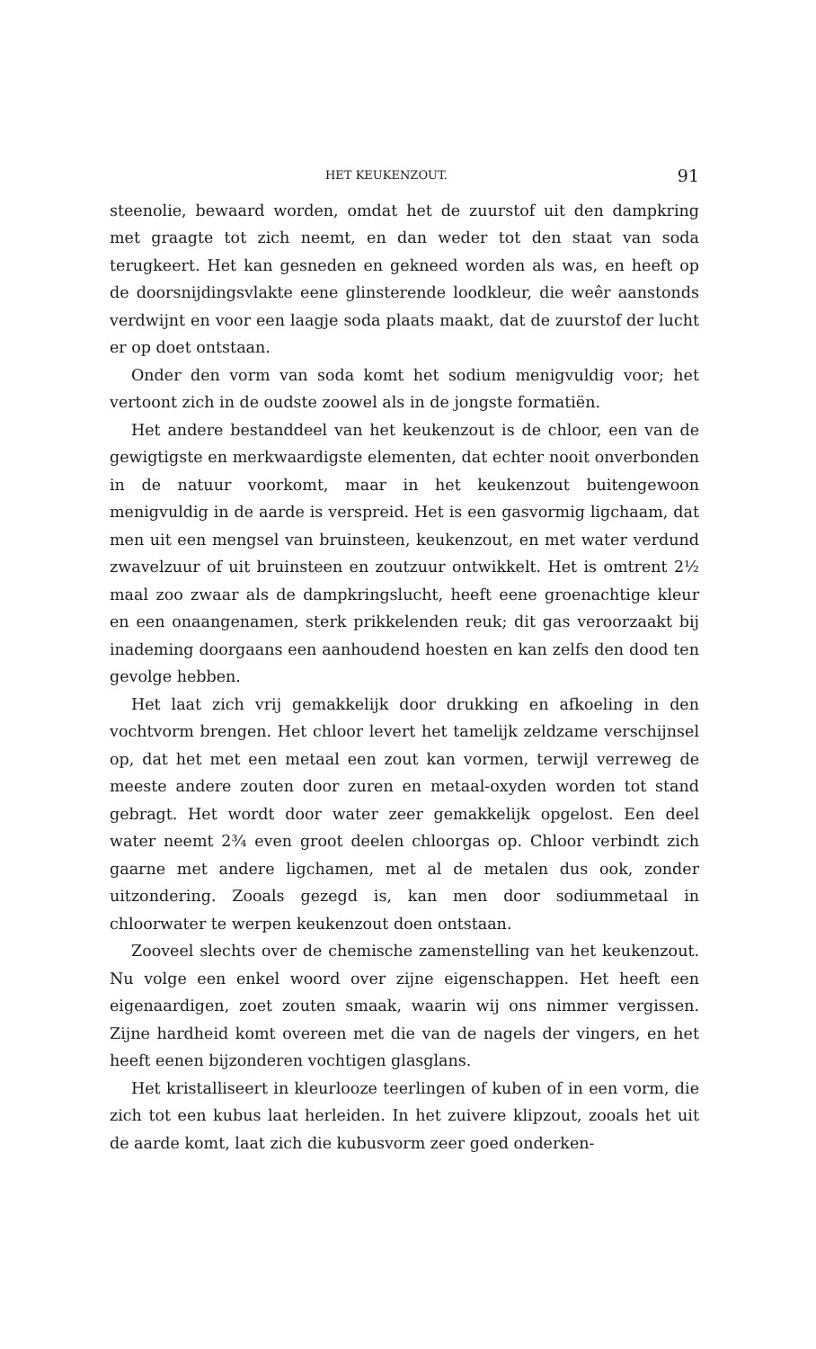HET KEUKENZOUT. 91
steenolie, bewaard worden, omdat het de zuurstof uit den dampkring met graagte tot zich neemt, en dan weder tot den staat van soda terugkeert. Het kan gesneden en gekneed worden als was, en heeft op de doorsnijdingsvlakte eene glinsterende loodkleur, die weêr aanstonds verdwijnt en voor een laagje soda plaats maakt, dat de zuurstof der lucht er op doet ontstaan.
Onder den vorm van soda komt het sodium menigvuldig voor; het vertoont zich in de oudste zoowel als in de jongste formatiën.
Het andere bestanddeel van het keukenzout is de chloor, een van de gewigtigste en merkwaardigste elementen, dat echter nooit onverbonden in de natuur voorkomt, maar in het keukenzout buitengewoon menigvuldig in de aarde is verspreid. Het is een gasvormig ligchaam, dat men uit een mengsel van bruinsteen, keukenzout, en met water verdund zwavelzuur of uit bruinsteen en zoutzuur ontwikkelt. Het is omtrent 2½ maal zoo zwaar als de dampkringslucht, heeft eene groenachtige kleur en een onaangenamen, sterk prikkelenden reuk; dit gas veroorzaakt bij inademing doorgaans een aanhoudend hoesten en kan zelfs den dood ten gevolge hebben.
Het laat zich vrij gemakkelijk door drukking en afkoeling in den vochtvorm brengen. Het chloor levert het tamelijk zeldzame verschijnsel op, dat het met een metaal een zout kan vormen, terwijl verreweg de meeste andere zouten door zuren en metaal-oxyden worden tot stand gebragt. Het wordt door water zeer gemakkelijk opgelost. Een deel water neemt 2¾ even groot deelen chloorgas op. Chloor verbindt zich gaarne met andere ligchamen, met al de metalen dus ook, zonder uitzondering. Zooals gezegd is, kan men door sodiummetaal in chloorwater te werpen keukenzout doen ontstaan.
Zooveel slechts over de chemische zamenstelling van het keukenzout. Nu volge een enkel woord over zijne eigenschappen. Het heeft een eigenaardigen, zoet zouten smaak, waarin wij ons nimmer vergissen. Zijne hardheid komt overeen met die van de nagels der vingers, en het heeft eenen bijzonderen vochtigen glasglans.
Het kristalliseert in kleurlooze teerlingen of kuben of in een vorm, die zich tot een kubus laat herleiden. In het zuivere klipzout, zooals het uit de aarde komt, laat zich die kubusvorm zeer goed onderken-